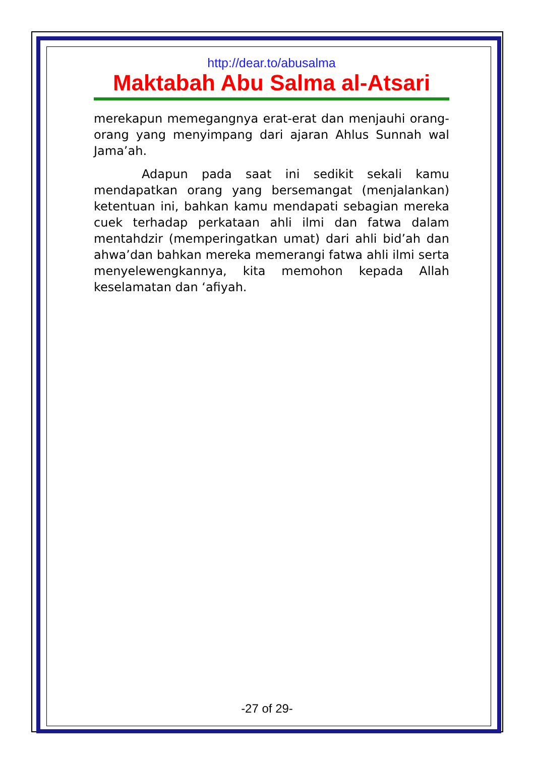http://dear.to/abusalma
Maktabah Abu Salma al-Atsari
merekapun memegangnya erat-erat dan menjauhi orang-orang yang menyimpang dari ajaran Ahlus Sunnah wal Jama’ah.
Adapun pada saat ini sedikit sekali kamu mendapatkan orang yang bersemangat (menjalankan) ketentuan ini, bahkan kamu mendapati sebagian mereka cuek terhadap perkataan ahli ilmi dan fatwa dalam mentahdzir (memperingatkan umat) dari ahli bid’ah dan ahwa’dan bahkan mereka memerangi fatwa ahli ilmi serta menyelewengkannya, kita memohon kepada Allah keselamatan dan ‘afiyah.
-27 of 29-